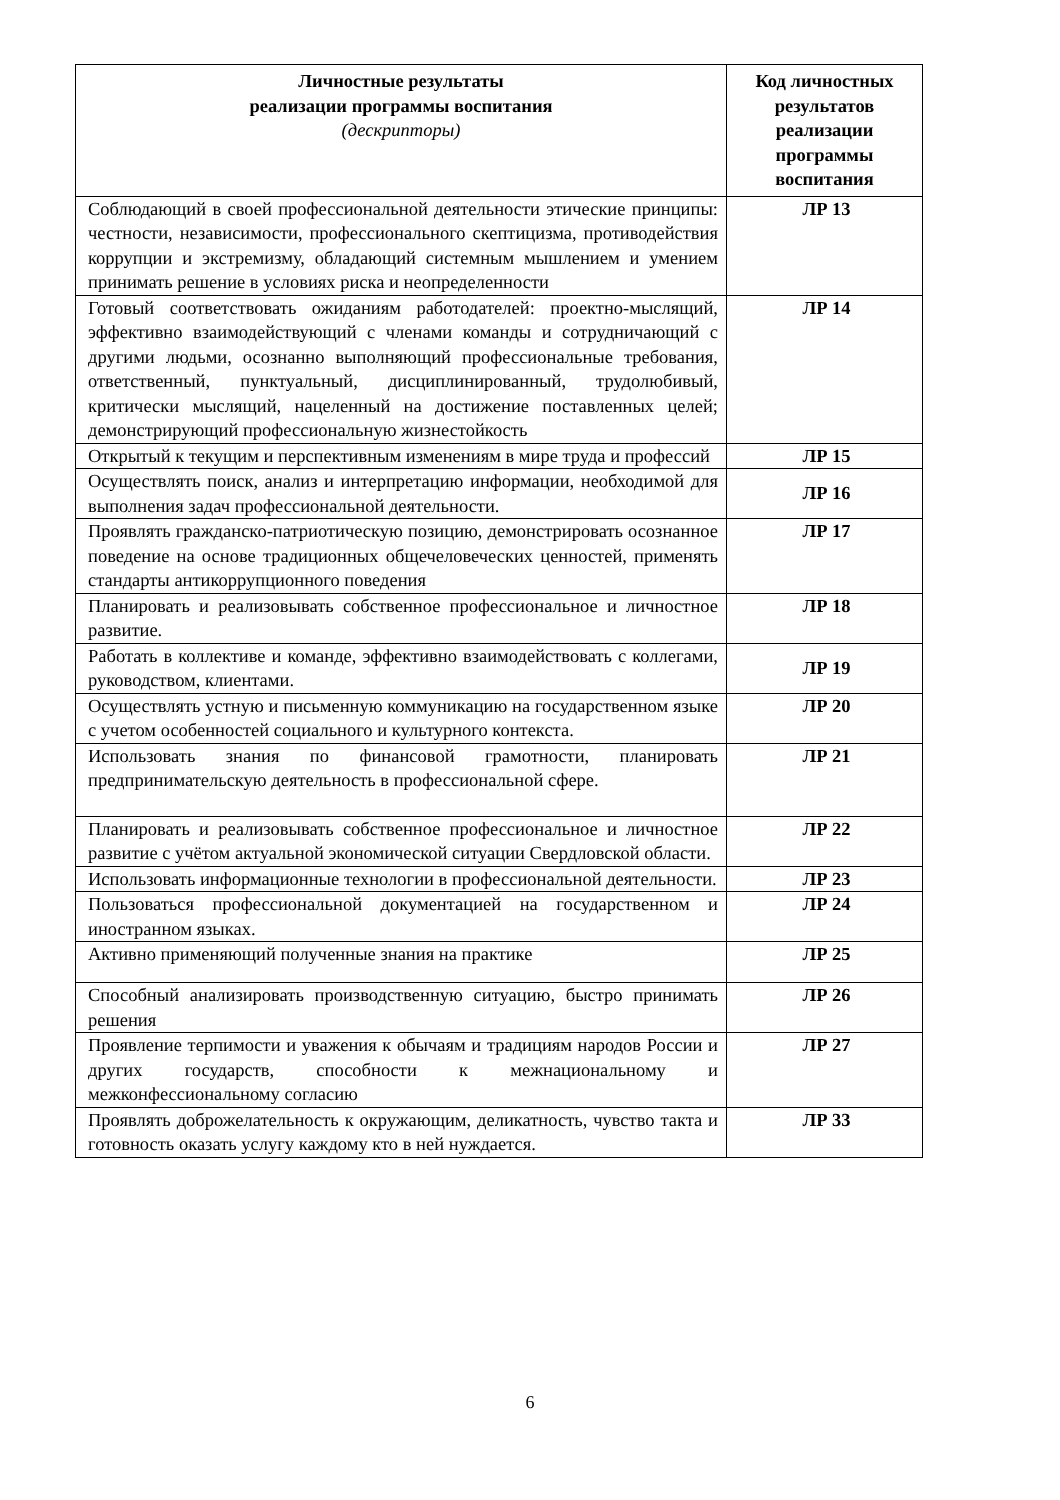| Личностные результаты реализации программы воспитания (дескрипторы) | Код личностных результатов реализации программы воспитания |
| --- | --- |
| Соблюдающий в своей профессиональной деятельности этические принципы: честности, независимости, профессионального скептицизма, противодействия коррупции и экстремизму, обладающий системным мышлением и умением принимать решение в условиях риска и неопределенности | ЛР 13 |
| Готовый соответствовать ожиданиям работодателей: проектно-мыслящий, эффективно взаимодействующий с членами команды и сотрудничающий с другими людьми, осознанно выполняющий профессиональные требования, ответственный, пунктуальный, дисциплинированный, трудолюбивый, критически мыслящий, нацеленный на достижение поставленных целей; демонстрирующий профессиональную жизнестойкость | ЛР 14 |
| Открытый к текущим и перспективным изменениям в мире труда и профессий | ЛР 15 |
| Осуществлять поиск, анализ и интерпретацию информации, необходимой для выполнения задач профессиональной деятельности. | ЛР 16 |
| Проявлять гражданско-патриотическую позицию, демонстрировать осознанное поведение на основе традиционных общечеловеческих ценностей, применять стандарты антикоррупционного поведения | ЛР 17 |
| Планировать и реализовывать собственное профессиональное и личностное развитие. | ЛР 18 |
| Работать в коллективе и команде, эффективно взаимодействовать с коллегами, руководством, клиентами. | ЛР 19 |
| Осуществлять устную и письменную коммуникацию на государственном языке с учетом особенностей социального и культурного контекста. | ЛР 20 |
| Использовать знания по финансовой грамотности, планировать предпринимательскую деятельность в профессиональной сфере. | ЛР 21 |
| Планировать и реализовывать собственное профессиональное и личностное развитие с учётом актуальной экономической ситуации Свердловской области. | ЛР 22 |
| Использовать информационные технологии в профессиональной деятельности. | ЛР 23 |
| Пользоваться профессиональной документацией на государственном и иностранном языках. | ЛР 24 |
| Активно применяющий полученные знания на практике | ЛР 25 |
| Способный анализировать производственную ситуацию, быстро принимать решения | ЛР 26 |
| Проявление терпимости и уважения к обычаям и традициям народов России и других государств, способности к межнациональному и межконфессиональному согласию | ЛР 27 |
| Проявлять доброжелательность к окружающим, деликатность, чувство такта и готовность оказать услугу каждому кто в ней нуждается. | ЛР 33 |
6